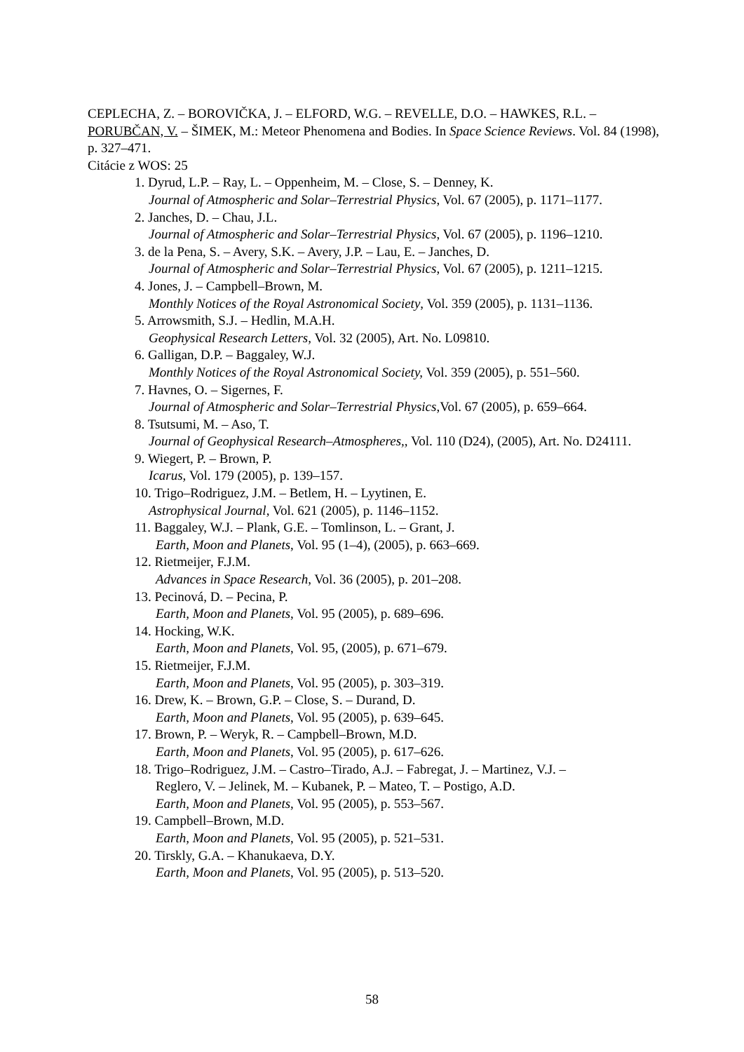CEPLECHA, Z. – BOROVIČKA, J. – ELFORD, W.G. – REVELLE, D.O. – HAWKES, R.L. – PORUBČAN, V. – ŠIMEK, M.: Meteor Phenomena and Bodies. In Space Science Reviews. Vol. 84 (1998), p. 327–471.
Citácie z WOS: 25
1. Dyrud, L.P. – Ray, L. – Oppenheim, M. – Close, S. – Denney, K.
Journal of Atmospheric and Solar–Terrestrial Physics, Vol. 67 (2005), p. 1171–1177.
2. Janches, D. – Chau, J.L.
Journal of Atmospheric and Solar–Terrestrial Physics, Vol. 67 (2005), p. 1196–1210.
3. de la Pena, S. – Avery, S.K. – Avery, J.P. – Lau, E. – Janches, D.
Journal of Atmospheric and Solar–Terrestrial Physics, Vol. 67 (2005), p. 1211–1215.
4. Jones, J. – Campbell–Brown, M.
Monthly Notices of the Royal Astronomical Society, Vol. 359 (2005), p. 1131–1136.
5. Arrowsmith, S.J. – Hedlin, M.A.H.
Geophysical Research Letters, Vol. 32 (2005), Art. No. L09810.
6. Galligan, D.P. – Baggaley, W.J.
Monthly Notices of the Royal Astronomical Society, Vol. 359 (2005), p. 551–560.
7. Havnes, O. – Sigernes, F.
Journal of Atmospheric and Solar–Terrestrial Physics,Vol. 67 (2005), p. 659–664.
8. Tsutsumi, M. – Aso, T.
Journal of Geophysical Research–Atmospheres,, Vol. 110 (D24), (2005), Art. No. D24111.
9. Wiegert, P. – Brown, P.
Icarus, Vol. 179 (2005), p. 139–157.
10. Trigo–Rodriguez, J.M. – Betlem, H. – Lyytinen, E.
Astrophysical Journal, Vol. 621 (2005), p. 1146–1152.
11. Baggaley, W.J. – Plank, G.E. – Tomlinson, L. – Grant, J.
Earth, Moon and Planets, Vol. 95 (1–4), (2005), p. 663–669.
12. Rietmeijer, F.J.M.
Advances in Space Research, Vol. 36 (2005), p. 201–208.
13. Pecinová, D. – Pecina, P.
Earth, Moon and Planets, Vol. 95 (2005), p. 689–696.
14. Hocking, W.K.
Earth, Moon and Planets, Vol. 95, (2005), p. 671–679.
15. Rietmeijer, F.J.M.
Earth, Moon and Planets, Vol. 95 (2005), p. 303–319.
16. Drew, K. – Brown, G.P. – Close, S. – Durand, D.
Earth, Moon and Planets, Vol. 95 (2005), p. 639–645.
17. Brown, P. – Weryk, R. – Campbell–Brown, M.D.
Earth, Moon and Planets, Vol. 95 (2005), p. 617–626.
18. Trigo–Rodriguez, J.M. – Castro–Tirado, A.J. – Fabregat, J. – Martinez, V.J. –
Reglero, V. – Jelinek, M. – Kubanek, P. – Mateo, T. – Postigo, A.D.
Earth, Moon and Planets, Vol. 95 (2005), p. 553–567.
19. Campbell–Brown, M.D.
Earth, Moon and Planets, Vol. 95 (2005), p. 521–531.
20. Tirskly, G.A. – Khanukaeva, D.Y.
Earth, Moon and Planets, Vol. 95 (2005), p. 513–520.
58